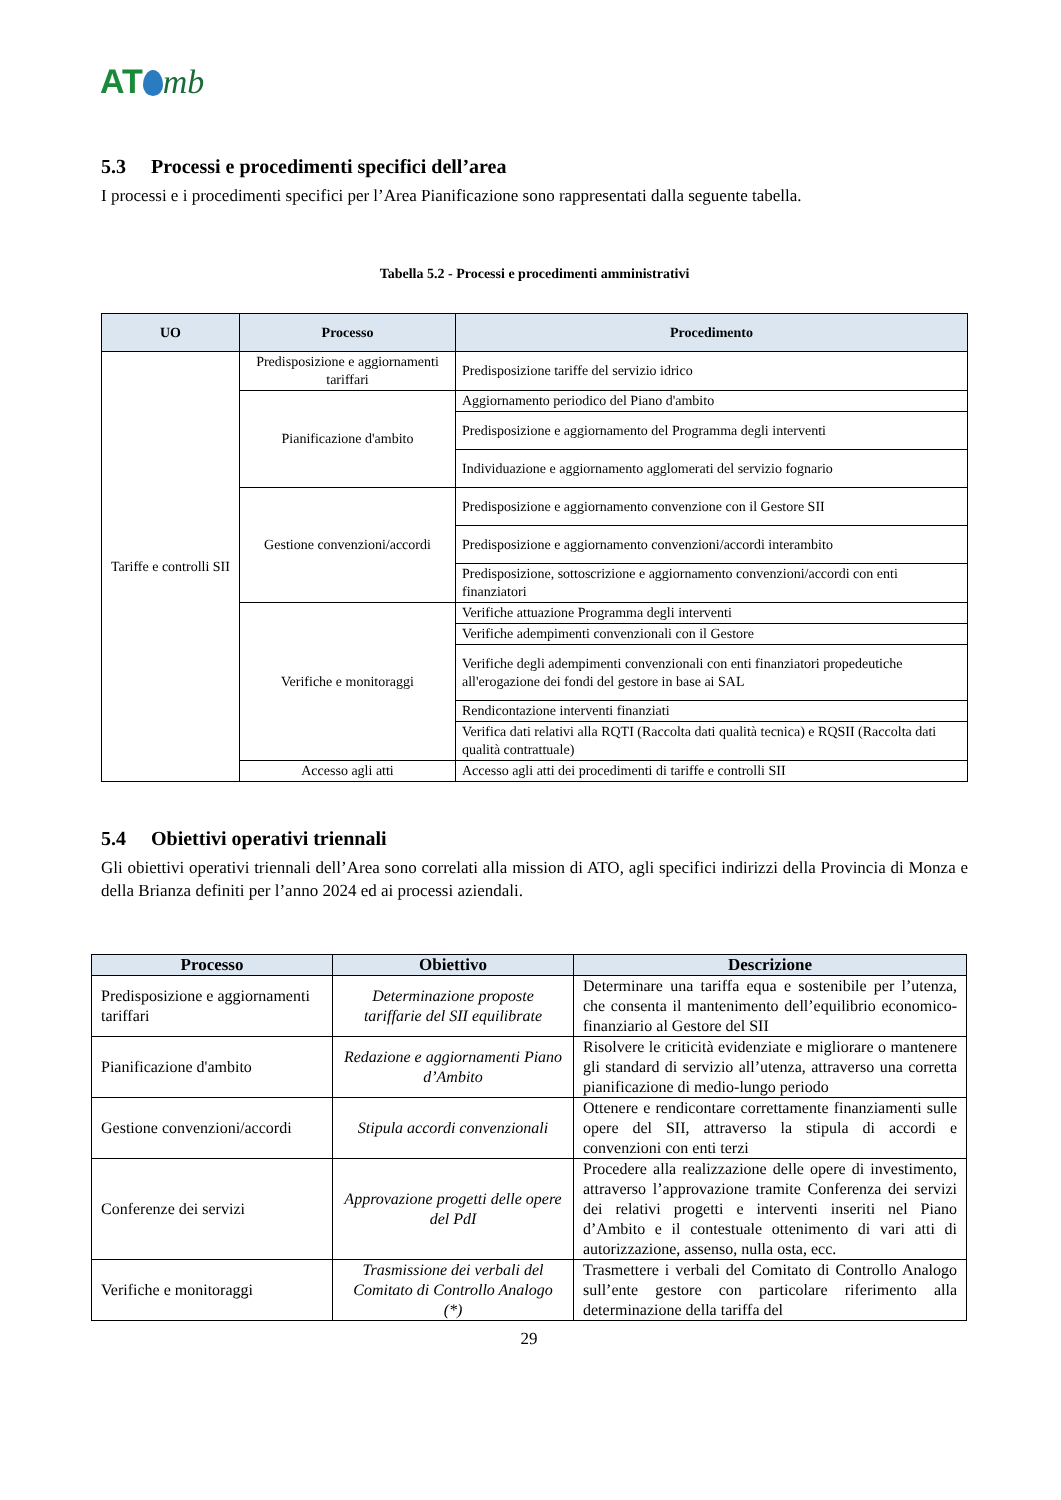AT mb
5.3 Processi e procedimenti specifici dell’area
I processi e i procedimenti specifici per l’Area Pianificazione sono rappresentati dalla seguente tabella.
Tabella 5.2 - Processi e procedimenti amministrativi
| UO | Processo | Procedimento |
| --- | --- | --- |
| Tariffe e controlli SII | Predisposizione e aggiornamenti tariffari | Predisposizione tariffe del servizio idrico |
| | Pianificazione d'ambito | Aggiornamento periodico del Piano d'ambito |
| | | Predisposizione e aggiornamento del Programma degli interventi |
| | | Individuazione e aggiornamento agglomerati del servizio fognario |
| | Gestione convenzioni/accordi | Predisposizione e aggiornamento convenzione con il Gestore SII |
| | | Predisposizione e aggiornamento convenzioni/accordi interambito |
| | | Predisposizione, sottoscrizione e aggiornamento convenzioni/accordi con enti finanziatori |
| | Verifiche e monitoraggi | Verifiche attuazione Programma degli interventi |
| | | Verifiche adempimenti convenzionali con il Gestore |
| | | Verifiche degli adempimenti convenzionali con enti finanziatori propedeutiche all'erogazione dei fondi del gestore in base ai SAL |
| | | Rendicontazione interventi finanziati |
| | | Verifica dati relativi alla RQTI (Raccolta dati qualità tecnica) e RQSII (Raccolta dati qualità contrattuale) |
| | Accesso agli atti | Accesso agli atti dei procedimenti di tariffe e controlli SII |
5.4 Obiettivi operativi triennali
Gli obiettivi operativi triennali dell’Area sono correlati alla mission di ATO, agli specifici indirizzi della Provincia di Monza e della Brianza definiti per l’anno 2024 ed ai processi aziendali.
| Processo | Obiettivo | Descrizione |
| --- | --- | --- |
| Predisposizione e aggiornamenti tariffari | Determinazione proposte tariffarie del SII equilibrate | Determinare una tariffa equa e sostenibile per l’utenza, che consenta il mantenimento dell’equilibrio economico-finanziario al Gestore del SII |
| Pianificazione d'ambito | Redazione e aggiornamenti Piano d’Ambito | Risolvere le criticità evidenziate e migliorare o mantenere gli standard di servizio all’utenza, attraverso una corretta pianificazione di medio-lungo periodo |
| Gestione convenzioni/accordi | Stipula accordi convenzionali | Ottenere e rendicontare correttamente finanziamenti sulle opere del SII, attraverso la stipula di accordi e convenzioni con enti terzi |
| Conferenze dei servizi | Approvazione progetti delle opere del PdI | Procedere alla realizzazione delle opere di investimento, attraverso l’approvazione tramite Conferenza dei servizi dei relativi progetti e interventi inseriti nel Piano d’Ambito e il contestuale ottenimento di vari atti di autorizzazione, assenso, nulla osta, ecc. |
| Verifiche e monitoraggi | Trasmissione dei verbali del Comitato di Controllo Analogo (*) | Trasmettere i verbali del Comitato di Controllo Analogo sull’ente gestore con particolare riferimento alla determinazione della tariffa del |
29